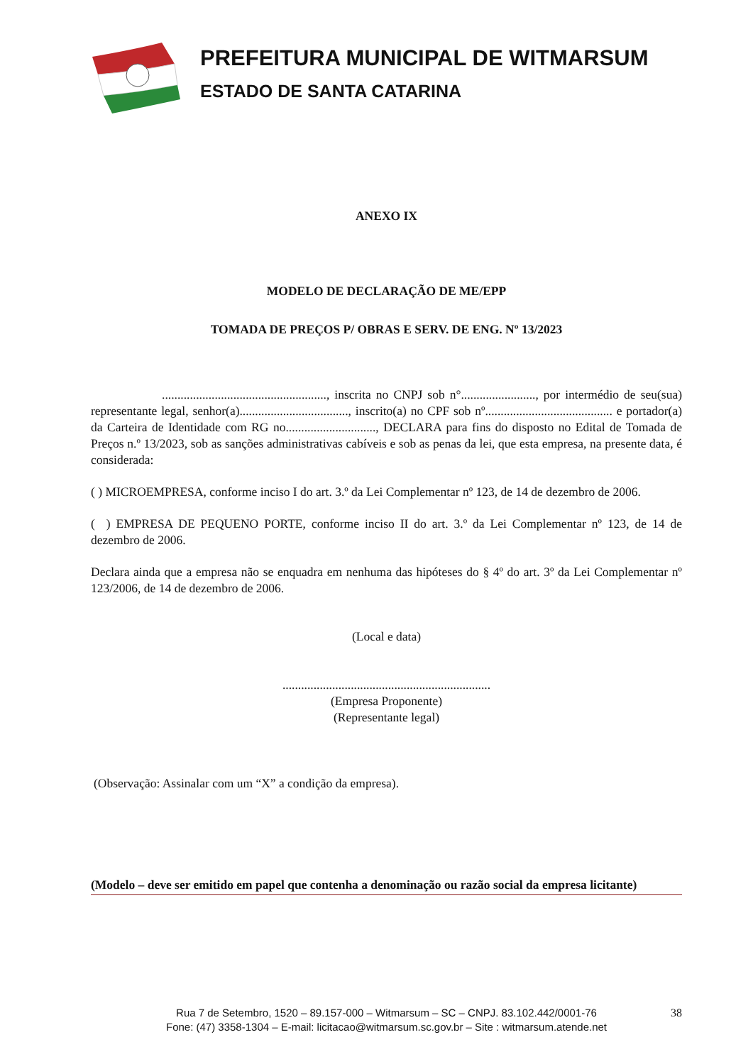PREFEITURA MUNICIPAL DE WITMARSUM
ESTADO DE SANTA CATARINA
ANEXO IX
MODELO DE DECLARAÇÃO DE ME/EPP
TOMADA DE PREÇOS P/ OBRAS E SERV. DE ENG. Nº 13/2023
....................................................., inscrita no CNPJ sob n°........................, por intermédio de seu(sua) representante legal, senhor(a)..................................., inscrito(a) no CPF sob nº......................................... e portador(a) da Carteira de Identidade com RG no............................., DECLARA para fins do disposto no Edital de Tomada de Preços n.º 13/2023, sob as sanções administrativas cabíveis e sob as penas da lei, que esta empresa, na presente data, é considerada:
( ) MICROEMPRESA, conforme inciso I do art. 3.º da Lei Complementar nº 123, de 14 de dezembro de 2006.
( ) EMPRESA DE PEQUENO PORTE, conforme inciso II do art. 3.º da Lei Complementar nº 123, de 14 de dezembro de 2006.
Declara ainda que a empresa não se enquadra em nenhuma das hipóteses do § 4º do art. 3º da Lei Complementar nº 123/2006, de 14 de dezembro de 2006.
(Local e data)
...................................................................
(Empresa Proponente)
(Representante legal)
(Observação: Assinalar com um “X” a condição da empresa).
(Modelo – deve ser emitido em papel que contenha a denominação ou razão social da empresa licitante)
38 Rua 7 de Setembro, 1520 – 89.157-000 – Witmarsum – SC – CNPJ. 83.102.442/0001-76
Fone: (47) 3358-1304 – E-mail: licitacao@witmarsum.sc.gov.br – Site : witmarsum.atende.net